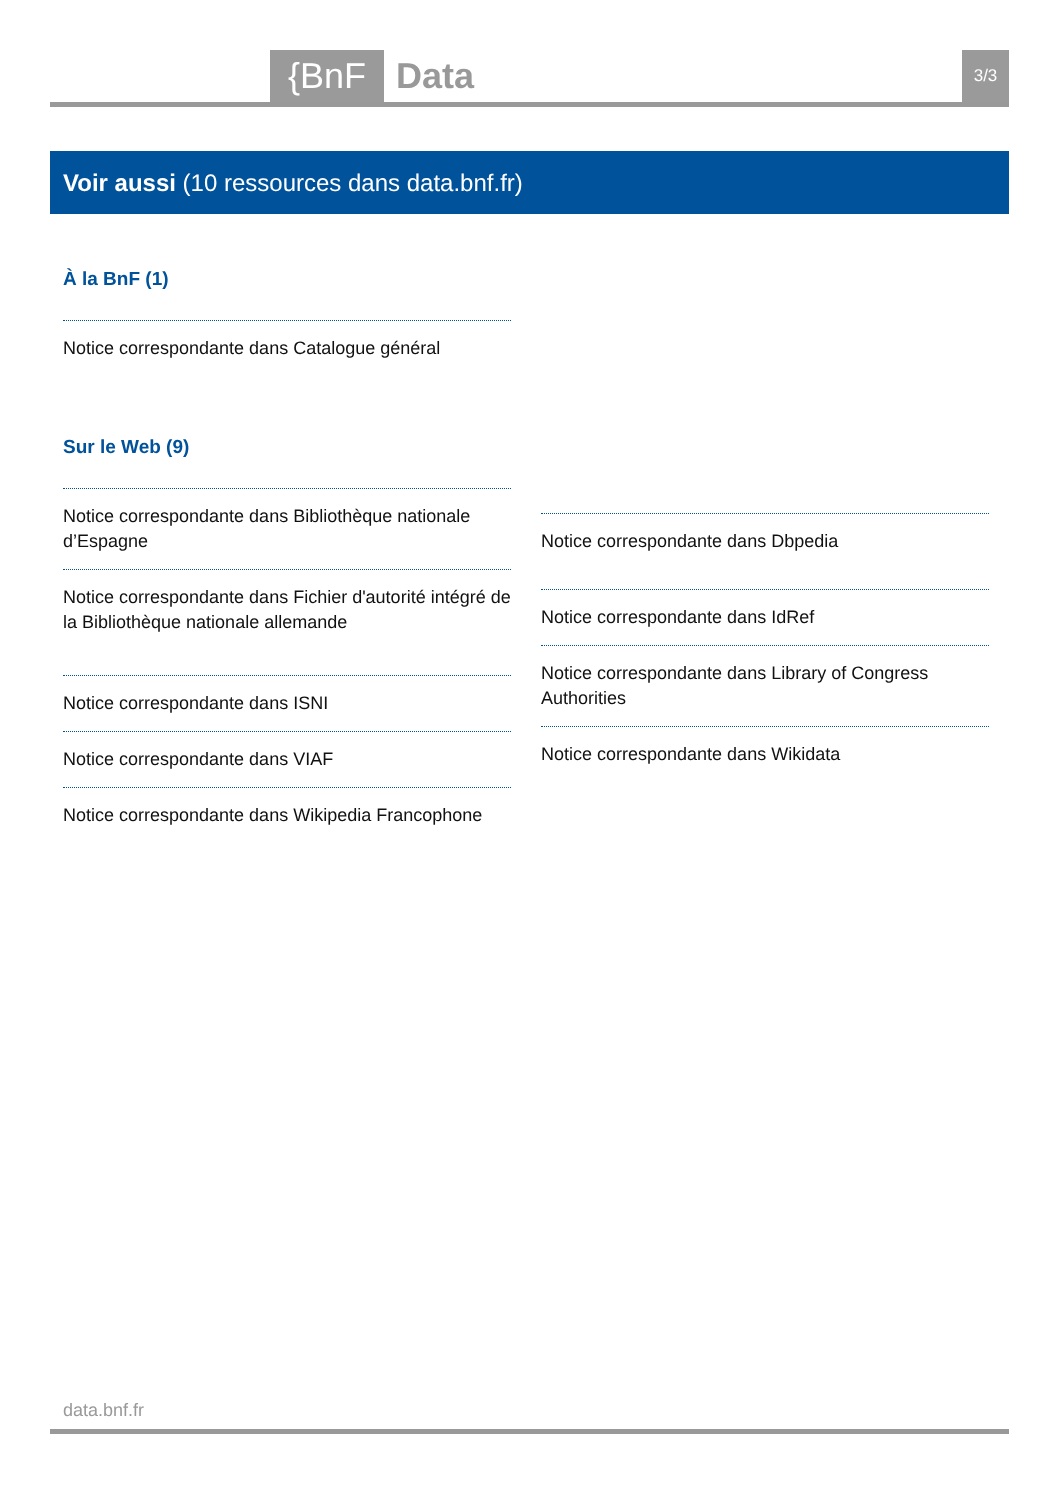{BnF Data 3/3
Voir aussi (10 ressources dans data.bnf.fr)
À la BnF (1)
Notice correspondante dans Catalogue général
Sur le Web (9)
Notice correspondante dans Bibliothèque nationale d’Espagne
Notice correspondante dans Fichier d'autorité intégré de la Bibliothèque nationale allemande
Notice correspondante dans ISNI
Notice correspondante dans VIAF
Notice correspondante dans Wikipedia Francophone
Notice correspondante dans Dbpedia
Notice correspondante dans IdRef
Notice correspondante dans Library of Congress Authorities
Notice correspondante dans Wikidata
data.bnf.fr